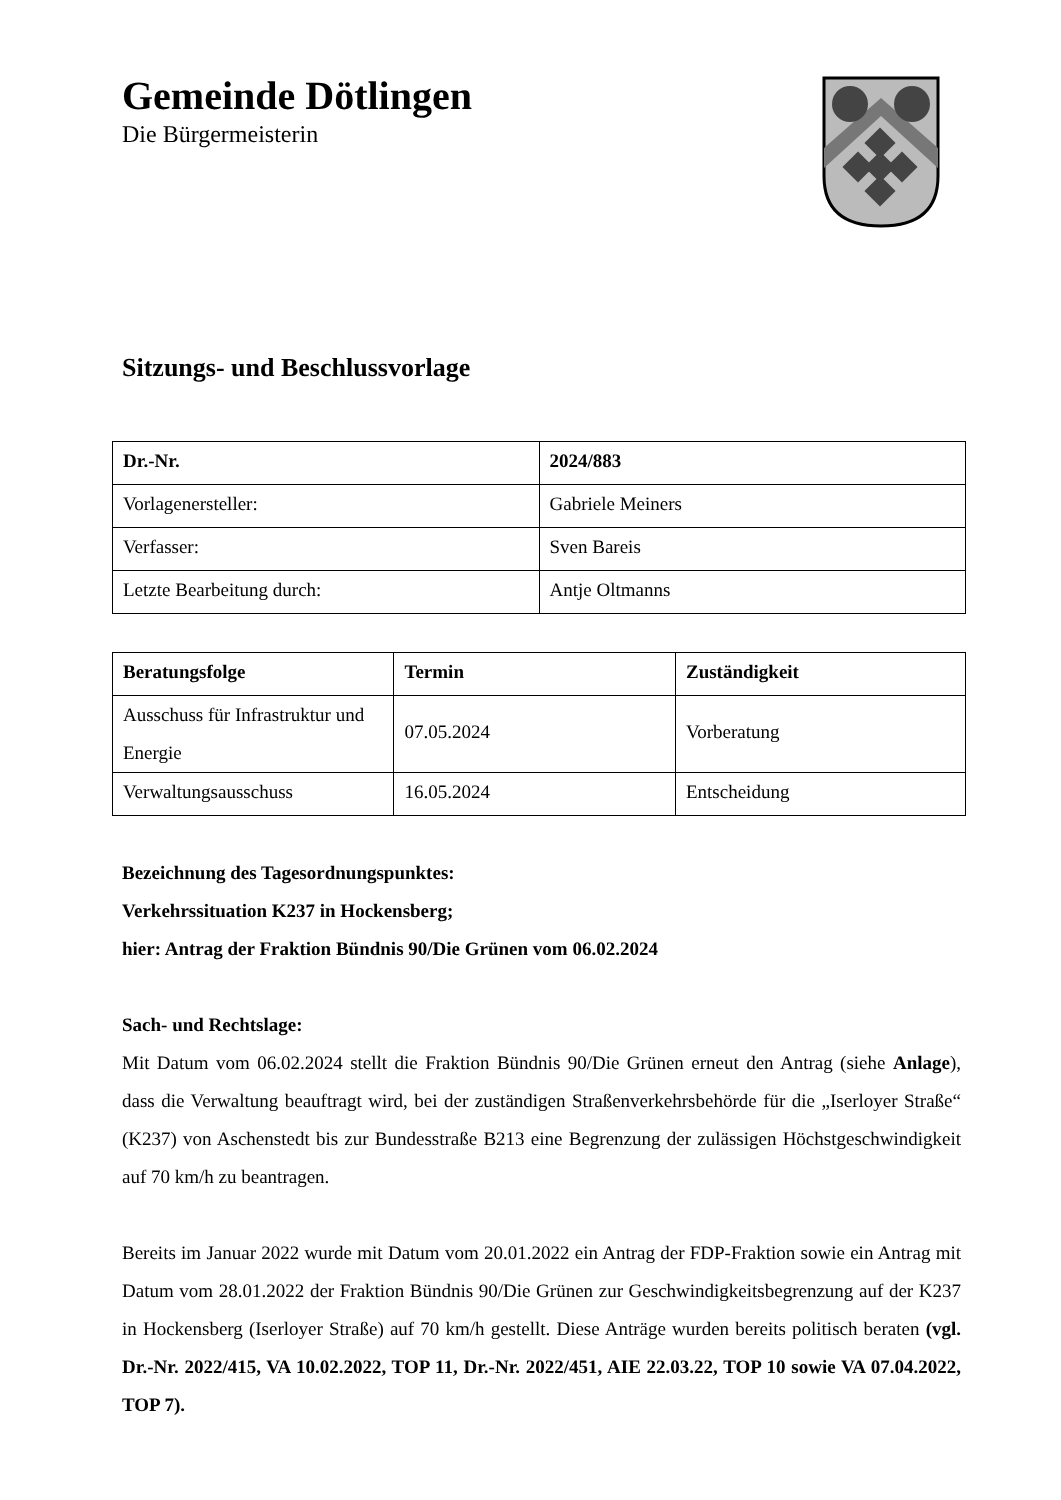Gemeinde Dötlingen
Die Bürgermeisterin
Sitzungs- und Beschlussvorlage
| Dr.-Nr. | 2024/883 |
| --- | --- |
| Vorlagenersteller: | Gabriele Meiners |
| Verfasser: | Sven Bareis |
| Letzte Bearbeitung durch: | Antje Oltmanns |
| Beratungsfolge | Termin | Zuständigkeit |
| --- | --- | --- |
| Ausschuss für Infrastruktur und Energie | 07.05.2024 | Vorberatung |
| Verwaltungsausschuss | 16.05.2024 | Entscheidung |
Bezeichnung des Tagesordnungspunktes:
Verkehrssituation K237 in Hockensberg;
hier: Antrag der Fraktion Bündnis 90/Die Grünen vom 06.02.2024
Sach- und Rechtslage:
Mit Datum vom 06.02.2024 stellt die Fraktion Bündnis 90/Die Grünen erneut den Antrag (siehe Anlage), dass die Verwaltung beauftragt wird, bei der zuständigen Straßenverkehrsbehörde für die „Iserloyer Straße“ (K237) von Aschenstedt bis zur Bundesstraße B213 eine Begrenzung der zulässigen Höchstgeschwindigkeit auf 70 km/h zu beantragen.
Bereits im Januar 2022 wurde mit Datum vom 20.01.2022 ein Antrag der FDP-Fraktion sowie ein Antrag mit Datum vom 28.01.2022 der Fraktion Bündnis 90/Die Grünen zur Geschwindigkeitsbegrenzung auf der K237 in Hockensberg (Iserloyer Straße) auf 70 km/h gestellt. Diese Anträge wurden bereits politisch beraten (vgl. Dr.-Nr. 2022/415, VA 10.02.2022, TOP 11, Dr.-Nr. 2022/451, AIE 22.03.22, TOP 10 sowie VA 07.04.2022, TOP 7).